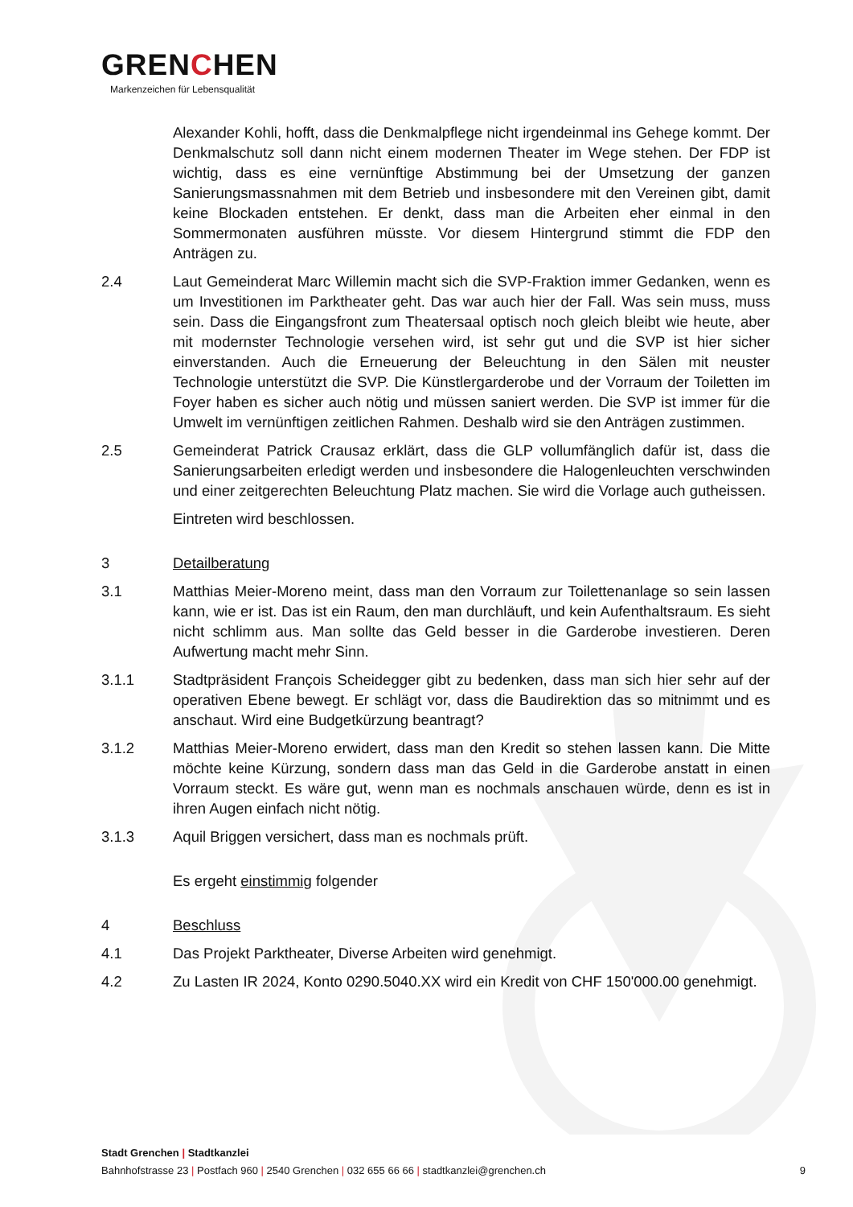GRENCHEN
Markenzeichen für Lebensqualität
Alexander Kohli, hofft, dass die Denkmalpflege nicht irgendeinmal ins Gehege kommt. Der Denkmalschutz soll dann nicht einem modernen Theater im Wege stehen. Der FDP ist wichtig, dass es eine vernünftige Abstimmung bei der Umsetzung der ganzen Sanierungsmassnahmen mit dem Betrieb und insbesondere mit den Vereinen gibt, damit keine Blockaden entstehen. Er denkt, dass man die Arbeiten eher einmal in den Sommermonaten ausführen müsste. Vor diesem Hintergrund stimmt die FDP den Anträgen zu.
2.4 Laut Gemeinderat Marc Willemin macht sich die SVP-Fraktion immer Gedanken, wenn es um Investitionen im Parktheater geht. Das war auch hier der Fall. Was sein muss, muss sein. Dass die Eingangsfront zum Theatersaal optisch noch gleich bleibt wie heute, aber mit modernster Technologie versehen wird, ist sehr gut und die SVP ist hier sicher einverstanden. Auch die Erneuerung der Beleuchtung in den Sälen mit neuster Technologie unterstützt die SVP. Die Künstlergarderobe und der Vorraum der Toiletten im Foyer haben es sicher auch nötig und müssen saniert werden. Die SVP ist immer für die Umwelt im vernünftigen zeitlichen Rahmen. Deshalb wird sie den Anträgen zustimmen.
2.5 Gemeinderat Patrick Crausaz erklärt, dass die GLP vollumfänglich dafür ist, dass die Sanierungsarbeiten erledigt werden und insbesondere die Halogenleuchten verschwinden und einer zeitgerechten Beleuchtung Platz machen. Sie wird die Vorlage auch gutheissen.
Eintreten wird beschlossen.
3 Detailberatung
3.1 Matthias Meier-Moreno meint, dass man den Vorraum zur Toilettenanlage so sein lassen kann, wie er ist. Das ist ein Raum, den man durchläuft, und kein Aufenthaltsraum. Es sieht nicht schlimm aus. Man sollte das Geld besser in die Garderobe investieren. Deren Aufwertung macht mehr Sinn.
3.1.1 Stadtpräsident François Scheidegger gibt zu bedenken, dass man sich hier sehr auf der operativen Ebene bewegt. Er schlägt vor, dass die Baudirektion das so mitnimmt und es anschaut. Wird eine Budgetkürzung beantragt?
3.1.2 Matthias Meier-Moreno erwidert, dass man den Kredit so stehen lassen kann. Die Mitte möchte keine Kürzung, sondern dass man das Geld in die Garderobe anstatt in einen Vorraum steckt. Es wäre gut, wenn man es nochmals anschauen würde, denn es ist in ihren Augen einfach nicht nötig.
3.1.3 Aquil Briggen versichert, dass man es nochmals prüft.
Es ergeht einstimmig folgender
4 Beschluss
4.1 Das Projekt Parktheater, Diverse Arbeiten wird genehmigt.
4.2 Zu Lasten IR 2024, Konto 0290.5040.XX wird ein Kredit von CHF 150'000.00 genehmigt.
Stadt Grenchen | Stadtkanzlei
Bahnhofstrasse 23 | Postfach 960 | 2540 Grenchen | 032 655 66 66 | stadtkanzlei@grenchen.ch
9